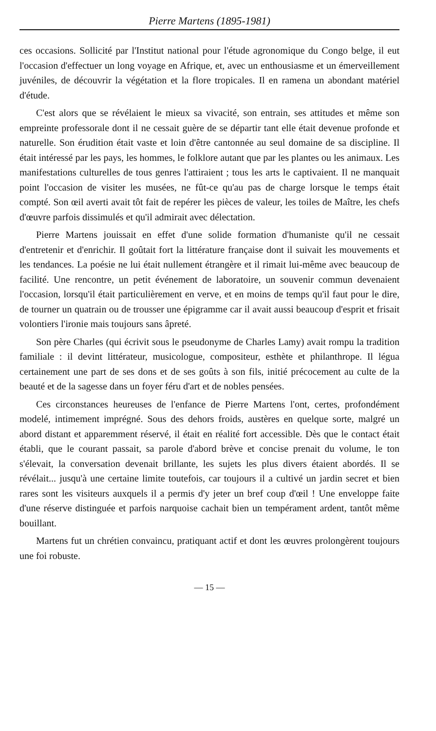Pierre Martens (1895-1981)
ces occasions. Sollicité par l'Institut national pour l'étude agronomique du Congo belge, il eut l'occasion d'effectuer un long voyage en Afrique, et, avec un enthousiasme et un émerveillement juvéniles, de découvrir la végétation et la flore tropicales. Il en ramena un abondant matériel d'étude.
C'est alors que se révélaient le mieux sa vivacité, son entrain, ses attitudes et même son empreinte professorale dont il ne cessait guère de se départir tant elle était devenue profonde et naturelle. Son érudition était vaste et loin d'être cantonnée au seul domaine de sa discipline. Il était intéressé par les pays, les hommes, le folklore autant que par les plantes ou les animaux. Les manifestations culturelles de tous genres l'attiraient ; tous les arts le captivaient. Il ne manquait point l'occasion de visiter les musées, ne fût-ce qu'au pas de charge lorsque le temps était compté. Son œil averti avait tôt fait de repérer les pièces de valeur, les toiles de Maître, les chefs d'œuvre parfois dissimulés et qu'il admirait avec délectation.
Pierre Martens jouissait en effet d'une solide formation d'humaniste qu'il ne cessait d'entretenir et d'enrichir. Il goûtait fort la littérature française dont il suivait les mouvements et les tendances. La poésie ne lui était nullement étrangère et il rimait lui-même avec beaucoup de facilité. Une rencontre, un petit événement de laboratoire, un souvenir commun devenaient l'occasion, lorsqu'il était particulièrement en verve, et en moins de temps qu'il faut pour le dire, de tourner un quatrain ou de trousser une épigramme car il avait aussi beaucoup d'esprit et frisait volontiers l'ironie mais toujours sans âpreté.
Son père Charles (qui écrivit sous le pseudonyme de Charles Lamy) avait rompu la tradition familiale : il devint littérateur, musicologue, compositeur, esthète et philanthrope. Il légua certainement une part de ses dons et de ses goûts à son fils, initié précocement au culte de la beauté et de la sagesse dans un foyer féru d'art et de nobles pensées.
Ces circonstances heureuses de l'enfance de Pierre Martens l'ont, certes, profondément modelé, intimement imprégné. Sous des dehors froids, austères en quelque sorte, malgré un abord distant et apparemment réservé, il était en réalité fort accessible. Dès que le contact était établi, que le courant passait, sa parole d'abord brève et concise prenait du volume, le ton s'élevait, la conversation devenait brillante, les sujets les plus divers étaient abordés. Il se révélait... jusqu'à une certaine limite toutefois, car toujours il a cultivé un jardin secret et bien rares sont les visiteurs auxquels il a permis d'y jeter un bref coup d'œil ! Une enveloppe faite d'une réserve distinguée et parfois narquoise cachait bien un tempérament ardent, tantôt même bouillant.
Martens fut un chrétien convaincu, pratiquant actif et dont les œuvres prolongèrent toujours une foi robuste.
— 15 —